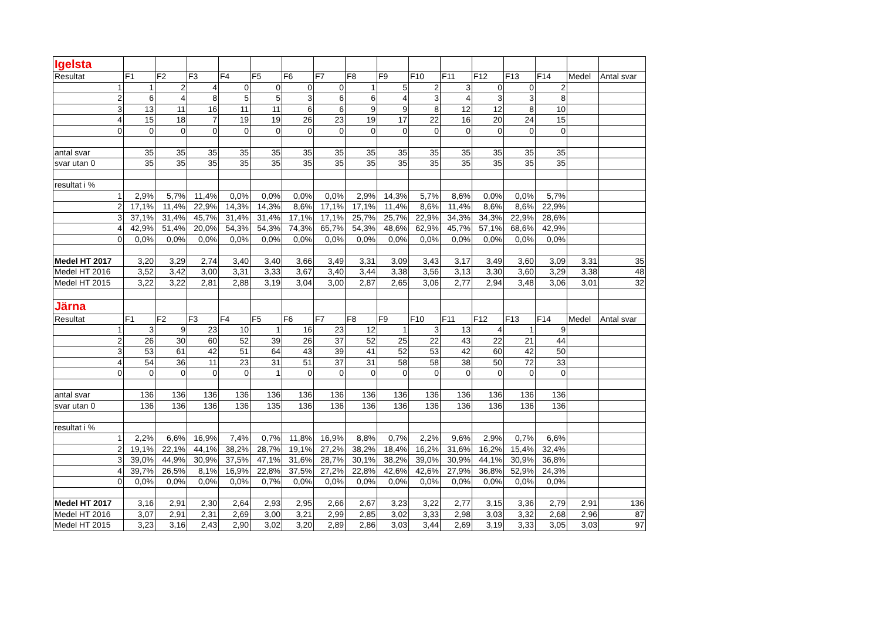| Igelsta | | | | | | | | | | | | | | | | |
| Resultat | F1 | F2 | F3 | F4 | F5 | F6 | F7 | F8 | F9 | F10 | F11 | F12 | F13 | F14 | Medel | Antal svar |
| 1 | 1 | 2 | 4 | 0 | 0 | 0 | 0 | 1 | 5 | 2 | 3 | 0 | 0 | 2 | | |
| 2 | 6 | 4 | 8 | 5 | 5 | 3 | 6 | 6 | 4 | 3 | 4 | 3 | 3 | 8 | | |
| 3 | 13 | 11 | 16 | 11 | 11 | 6 | 6 | 9 | 9 | 8 | 12 | 12 | 8 | 10 | | |
| 4 | 15 | 18 | 7 | 19 | 19 | 26 | 23 | 19 | 17 | 22 | 16 | 20 | 24 | 15 | | |
| 0 | 0 | 0 | 0 | 0 | 0 | 0 | 0 | 0 | 0 | 0 | 0 | 0 | 0 | 0 | | |
| antal svar | 35 | 35 | 35 | 35 | 35 | 35 | 35 | 35 | 35 | 35 | 35 | 35 | 35 | 35 | | |
| svar utan 0 | 35 | 35 | 35 | 35 | 35 | 35 | 35 | 35 | 35 | 35 | 35 | 35 | 35 | 35 | | |
| resultat i % | | | | | | | | | | | | | | | | |
| 1 | 2,9% | 5,7% | 11,4% | 0,0% | 0,0% | 0,0% | 0,0% | 2,9% | 14,3% | 5,7% | 8,6% | 0,0% | 0,0% | 5,7% | | |
| 2 | 17,1% | 11,4% | 22,9% | 14,3% | 14,3% | 8,6% | 17,1% | 17,1% | 11,4% | 8,6% | 11,4% | 8,6% | 8,6% | 22,9% | | |
| 3 | 37,1% | 31,4% | 45,7% | 31,4% | 31,4% | 17,1% | 17,1% | 25,7% | 25,7% | 22,9% | 34,3% | 34,3% | 22,9% | 28,6% | | |
| 4 | 42,9% | 51,4% | 20,0% | 54,3% | 54,3% | 74,3% | 65,7% | 54,3% | 48,6% | 62,9% | 45,7% | 57,1% | 68,6% | 42,9% | | |
| 0 | 0,0% | 0,0% | 0,0% | 0,0% | 0,0% | 0,0% | 0,0% | 0,0% | 0,0% | 0,0% | 0,0% | 0,0% | 0,0% | 0,0% | | |
| Medel HT 2017 | 3,20 | 3,29 | 2,74 | 3,40 | 3,40 | 3,66 | 3,49 | 3,31 | 3,09 | 3,43 | 3,17 | 3,49 | 3,60 | 3,09 | 3,31 | 35 |
| Medel HT 2016 | 3,52 | 3,42 | 3,00 | 3,31 | 3,33 | 3,67 | 3,40 | 3,44 | 3,38 | 3,56 | 3,13 | 3,30 | 3,60 | 3,29 | 3,38 | 48 |
| Medel HT 2015 | 3,22 | 3,22 | 2,81 | 2,88 | 3,19 | 3,04 | 3,00 | 2,87 | 2,65 | 3,06 | 2,77 | 2,94 | 3,48 | 3,06 | 3,01 | 32 |
| Järna | | | | | | | | | | | | | | | | |
| Resultat | F1 | F2 | F3 | F4 | F5 | F6 | F7 | F8 | F9 | F10 | F11 | F12 | F13 | F14 | Medel | Antal svar |
| 1 | 3 | 9 | 23 | 10 | 1 | 16 | 23 | 12 | 1 | 3 | 13 | 4 | 1 | 9 | | |
| 2 | 26 | 30 | 60 | 52 | 39 | 26 | 37 | 52 | 25 | 22 | 43 | 22 | 21 | 44 | | |
| 3 | 53 | 61 | 42 | 51 | 64 | 43 | 39 | 41 | 52 | 53 | 42 | 60 | 42 | 50 | | |
| 4 | 54 | 36 | 11 | 23 | 31 | 51 | 37 | 31 | 58 | 58 | 38 | 50 | 72 | 33 | | |
| 0 | 0 | 0 | 0 | 0 | 1 | 0 | 0 | 0 | 0 | 0 | 0 | 0 | 0 | 0 | | |
| antal svar | 136 | 136 | 136 | 136 | 136 | 136 | 136 | 136 | 136 | 136 | 136 | 136 | 136 | 136 | | |
| svar utan 0 | 136 | 136 | 136 | 136 | 135 | 136 | 136 | 136 | 136 | 136 | 136 | 136 | 136 | 136 | | |
| resultat i % | | | | | | | | | | | | | | | | |
| 1 | 2,2% | 6,6% | 16,9% | 7,4% | 0,7% | 11,8% | 16,9% | 8,8% | 0,7% | 2,2% | 9,6% | 2,9% | 0,7% | 6,6% | | |
| 2 | 19,1% | 22,1% | 44,1% | 38,2% | 28,7% | 19,1% | 27,2% | 38,2% | 18,4% | 16,2% | 31,6% | 16,2% | 15,4% | 32,4% | | |
| 3 | 39,0% | 44,9% | 30,9% | 37,5% | 47,1% | 31,6% | 28,7% | 30,1% | 38,2% | 39,0% | 30,9% | 44,1% | 30,9% | 36,8% | | |
| 4 | 39,7% | 26,5% | 8,1% | 16,9% | 22,8% | 37,5% | 27,2% | 22,8% | 42,6% | 42,6% | 27,9% | 36,8% | 52,9% | 24,3% | | |
| 0 | 0,0% | 0,0% | 0,0% | 0,0% | 0,7% | 0,0% | 0,0% | 0,0% | 0,0% | 0,0% | 0,0% | 0,0% | 0,0% | 0,0% | | |
| Medel HT 2017 | 3,16 | 2,91 | 2,30 | 2,64 | 2,93 | 2,95 | 2,66 | 2,67 | 3,23 | 3,22 | 2,77 | 3,15 | 3,36 | 2,79 | 2,91 | 136 |
| Medel HT 2016 | 3,07 | 2,91 | 2,31 | 2,69 | 3,00 | 3,21 | 2,99 | 2,85 | 3,02 | 3,33 | 2,98 | 3,03 | 3,32 | 2,68 | 2,96 | 87 |
| Medel HT 2015 | 3,23 | 3,16 | 2,43 | 2,90 | 3,02 | 3,20 | 2,89 | 2,86 | 3,03 | 3,44 | 2,69 | 3,19 | 3,33 | 3,05 | 3,03 | 97 |